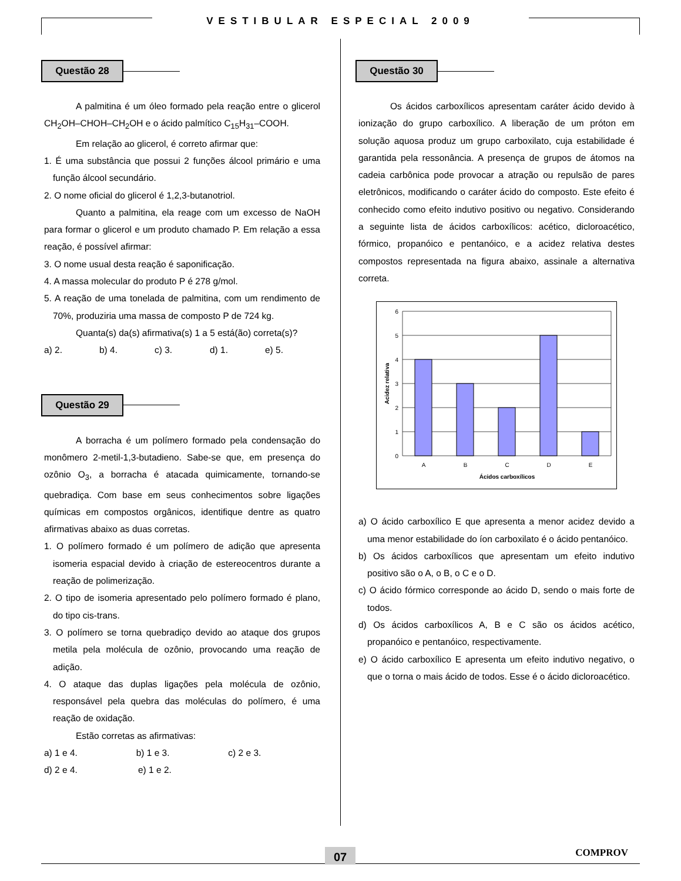VESTIBULAR ESPECIAL 2009
Questão 28
A palmitina é um óleo formado pela reação entre o glicerol CH<sub>2</sub>OH–CHOH–CH<sub>2</sub>OH e o ácido palmítico C<sub>15</sub>H<sub>31</sub>–COOH.
Em relação ao glicerol, é correto afirmar que:
1. É uma substância que possui 2 funções álcool primário e uma função álcool secundário.
2. O nome oficial do glicerol é 1,2,3-butanotriol.
Quanto a palmitina, ela reage com um excesso de NaOH para formar o glicerol e um produto chamado P. Em relação a essa reação, é possível afirmar:
3. O nome usual desta reação é saponificação.
4. A massa molecular do produto P é 278 g/mol.
5. A reação de uma tonelada de palmitina, com um rendimento de 70%, produziria uma massa de composto P de 724 kg.
Quanta(s) da(s) afirmativa(s) 1 a 5 está(ão) correta(s)?
a) 2. b) 4. c) 3. d) 1. e) 5.
Questão 29
A borracha é um polímero formado pela condensação do monômero 2-metil-1,3-butadieno. Sabe-se que, em presença do ozônio O<sub>3</sub>, a borracha é atacada quimicamente, tornando-se quebradiça. Com base em seus conhecimentos sobre ligações químicas em compostos orgânicos, identifique dentre as quatro afirmativas abaixo as duas corretas.
1. O polímero formado é um polímero de adição que apresenta isomeria espacial devido à criação de estereocentros durante a reação de polimerização.
2. O tipo de isomeria apresentado pelo polímero formado é plano, do tipo cis-trans.
3. O polímero se torna quebradiço devido ao ataque dos grupos metila pela molécula de ozônio, provocando uma reação de adição.
4. O ataque das duplas ligações pela molécula de ozônio, responsável pela quebra das moléculas do polímero, é uma reação de oxidação.
Estão corretas as afirmativas:
a) 1 e 4. b) 1 e 3. c) 2 e 3.
d) 2 e 4. e) 1 e 2.
Questão 30
Os ácidos carboxílicos apresentam caráter ácido devido à ionização do grupo carboxílico. A liberação de um próton em solução aquosa produz um grupo carboxilato, cuja estabilidade é garantida pela ressonância. A presença de grupos de átomos na cadeia carbônica pode provocar a atração ou repulsão de pares eletrônicos, modificando o caráter ácido do composto. Este efeito é conhecido como efeito indutivo positivo ou negativo. Considerando a seguinte lista de ácidos carboxílicos: acético, dicloroacético, fórmico, propanóico e pentanóico, e a acidez relativa destes compostos representada na figura abaixo, assinale a alternativa correta.
6
5
4
3
2
1
0
A
B
C
D
E
Ácidos carboxílicos
Acidez relativa
a) O ácido carboxílico E que apresenta a menor acidez devido a uma menor estabilidade do íon carboxilato é o ácido pentanóico.
b) Os ácidos carboxílicos que apresentam um efeito indutivo positivo são o A, o B, o C e o D.
c) O ácido fórmico corresponde ao ácido D, sendo o mais forte de todos.
d) Os ácidos carboxílicos A, B e C são os ácidos acético, propanóico e pentanóico, respectivamente.
e) O ácido carboxílico E apresenta um efeito indutivo negativo, o que o torna o mais ácido de todos. Esse é o ácido dicloroacético.
07 COMPROV